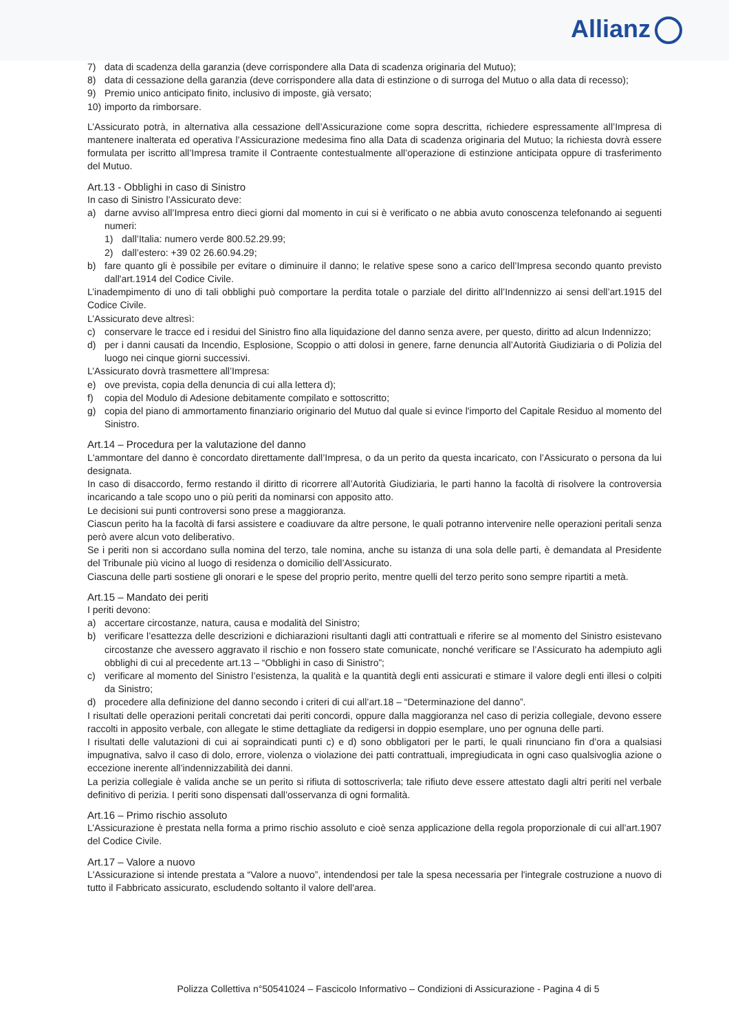Allianz
7) data di scadenza della garanzia (deve corrispondere alla Data di scadenza originaria del Mutuo);
8) data di cessazione della garanzia (deve corrispondere alla data di estinzione o di surroga del Mutuo o alla data di recesso);
9) Premio unico anticipato finito, inclusivo di imposte, già versato;
10)
importo da rimborsare.
L’Assicurato potrà, in alternativa alla cessazione dell’Assicurazione come sopra descritta, richiedere espressamente all’Impresa di mantenere inalterata ed operativa l’Assicurazione medesima fino alla Data di scadenza originaria del Mutuo; la richiesta dovrà essere formulata per iscritto all’Impresa tramite il Contraente contestualmente all’operazione di estinzione anticipata oppure di trasferimento del Mutuo.
Art.13 - Obblighi in caso di Sinistro
In caso di Sinistro l’Assicurato deve:
a) darne avviso all’Impresa entro dieci giorni dal momento in cui si è verificato o ne abbia avuto conoscenza telefonando ai seguenti numeri:
1) dall’Italia: numero verde 800.52.29.99;
2) dall’estero: +39 02 26.60.94.29;
b) fare quanto gli è possibile per evitare o diminuire il danno; le relative spese sono a carico dell’Impresa secondo quanto previsto dall'art.1914 del Codice Civile.
L’inadempimento di uno di tali obblighi può comportare la perdita totale o parziale del diritto all’Indennizzo ai sensi dell’art.1915 del Codice Civile.
L’Assicurato deve altresì:
c) conservare le tracce ed i residui del Sinistro fino alla liquidazione del danno senza avere, per questo, diritto ad alcun Indennizzo;
d) per i danni causati da Incendio, Esplosione, Scoppio o atti dolosi in genere, farne denuncia all’Autorità Giudiziaria o di Polizia del luogo nei cinque giorni successivi.
L’Assicurato dovrà trasmettere all’Impresa:
e) ove prevista, copia della denuncia di cui alla lettera d);
f) copia del Modulo di Adesione debitamente compilato e sottoscritto;
g) copia del piano di ammortamento finanziario originario del Mutuo dal quale si evince l'importo del Capitale Residuo al momento del Sinistro.
Art.14 – Procedura per la valutazione del danno
L'ammontare del danno è concordato direttamente dall’Impresa, o da un perito da questa incaricato, con l’Assicurato o persona da lui designata.
In caso di disaccordo, fermo restando il diritto di ricorrere all’Autorità Giudiziaria, le parti hanno la facoltà di risolvere la controversia incaricando a tale scopo uno o più periti da nominarsi con apposito atto.
Le decisioni sui punti controversi sono prese a maggioranza.
Ciascun perito ha la facoltà di farsi assistere e coadiuvare da altre persone, le quali potranno intervenire nelle operazioni peritali senza però avere alcun voto deliberativo.
Se i periti non si accordano sulla nomina del terzo, tale nomina, anche su istanza di una sola delle parti, è demandata al Presidente del Tribunale più vicino al luogo di residenza o domicilio dell’Assicurato.
Ciascuna delle parti sostiene gli onorari e le spese del proprio perito, mentre quelli del terzo perito sono sempre ripartiti a metà.
Art.15 – Mandato dei periti
I periti devono:
a) accertare circostanze, natura, causa e modalità del Sinistro;
b) verificare l’esattezza delle descrizioni e dichiarazioni risultanti dagli atti contrattuali e riferire se al momento del Sinistro esistevano circostanze che avessero aggravato il rischio e non fossero state comunicate, nonché verificare se l’Assicurato ha adempiuto agli obblighi di cui al precedente art.13 – “Obblighi in caso di Sinistro”;
c) verificare al momento del Sinistro l’esistenza, la qualità e la quantità degli enti assicurati e stimare il valore degli enti illesi o colpiti da Sinistro;
d) procedere alla definizione del danno secondo i criteri di cui all’art.18 – “Determinazione del danno”.
I risultati delle operazioni peritali concretati dai periti concordi, oppure dalla maggioranza nel caso di perizia collegiale, devono essere raccolti in apposito verbale, con allegate le stime dettagliate da redigersi in doppio esemplare, uno per ognuna delle parti.
I risultati delle valutazioni di cui ai sopraindicati punti c) e d) sono obbligatori per le parti, le quali rinunciano fin d’ora a qualsiasi impugnativa, salvo il caso di dolo, errore, violenza o violazione dei patti contrattuali, impregiudicata in ogni caso qualsivoglia azione o eccezione inerente all’indennizzabilità dei danni.
La perizia collegiale è valida anche se un perito si rifiuta di sottoscriverla; tale rifiuto deve essere attestato dagli altri periti nel verbale definitivo di perizia. I periti sono dispensati dall’osservanza di ogni formalità.
Art.16 – Primo rischio assoluto
L’Assicurazione è prestata nella forma a primo rischio assoluto e cioè senza applicazione della regola proporzionale di cui all’art.1907 del Codice Civile.
Art.17 – Valore a nuovo
L'Assicurazione si intende prestata a “Valore a nuovo”, intendendosi per tale la spesa necessaria per l'integrale costruzione a nuovo di tutto il Fabbricato assicurato, escludendo soltanto il valore dell'area.
Polizza Collettiva n°50541024 – Fascicolo Informativo – Condizioni di Assicurazione - Pagina 4 di 5